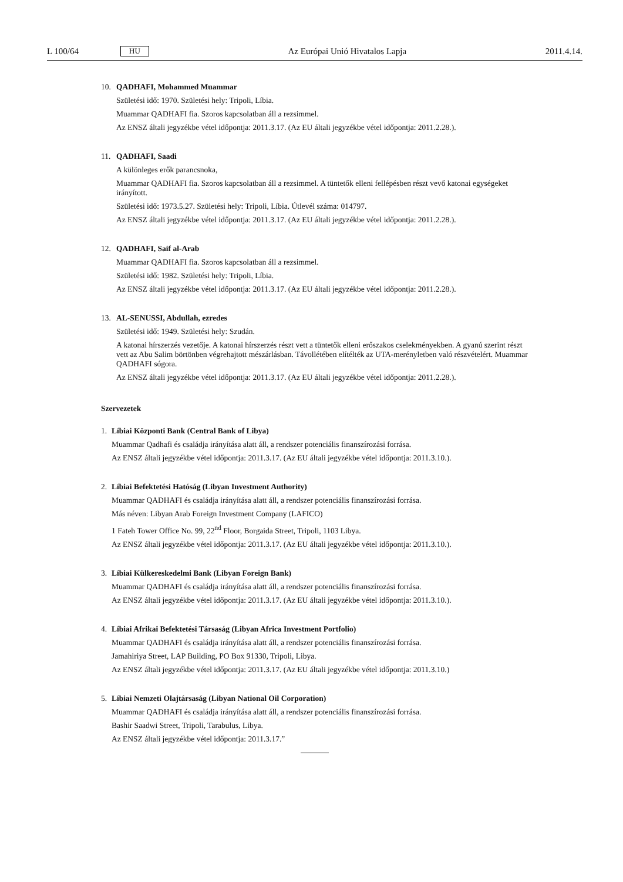L 100/64 HU Az Európai Unió Hivatalos Lapja 2011.4.14.
10.
QADHAFI, Mohammed Muammar
Születési idő: 1970. Születési hely: Tripoli, Líbia.
Muammar QADHAFI fia. Szoros kapcsolatban áll a rezsimmel.
Az ENSZ általi jegyzékbe vétel időpontja: 2011.3.17. (Az EU általi jegyzékbe vétel időpontja: 2011.2.28.).
11.
QADHAFI, Saadi
A különleges erők parancsnoka,
Muammar QADHAFI fia. Szoros kapcsolatban áll a rezsimmel. A tüntetők elleni fellépésben részt vevő katonai egységeket irányított.
Születési idő: 1973.5.27. Születési hely: Tripoli, Líbia. Útlevél száma: 014797.
Az ENSZ általi jegyzékbe vétel időpontja: 2011.3.17. (Az EU általi jegyzékbe vétel időpontja: 2011.2.28.).
12.
QADHAFI, Saif al-Arab
Muammar QADHAFI fia. Szoros kapcsolatban áll a rezsimmel.
Születési idő: 1982. Születési hely: Tripoli, Líbia.
Az ENSZ általi jegyzékbe vétel időpontja: 2011.3.17. (Az EU általi jegyzékbe vétel időpontja: 2011.2.28.).
13.
AL-SENUSSI, Abdullah, ezredes
Születési idő: 1949. Születési hely: Szudán.
A katonai hírszerzés vezetője. A katonai hírszerzés részt vett a tüntetők elleni erőszakos cselekményekben. A gyanú szerint részt vett az Abu Salim börtönben végrehajtott mészárlásban. Távollétében elítélték az UTA-merényletben való részvételért. Muammar QADHAFI sógora.
Az ENSZ általi jegyzékbe vétel időpontja: 2011.3.17. (Az EU általi jegyzékbe vétel időpontja: 2011.2.28.).
Szervezetek
1.
Líbiai Központi Bank (Central Bank of Libya)
Muammar Qadhafi és családja irányítása alatt áll, a rendszer potenciális finanszírozási forrása.
Az ENSZ általi jegyzékbe vétel időpontja: 2011.3.17. (Az EU általi jegyzékbe vétel időpontja: 2011.3.10.).
2.
Líbiai Befektetési Hatóság (Libyan Investment Authority)
Muammar QADHAFI és családja irányítása alatt áll, a rendszer potenciális finanszírozási forrása.
Más néven: Libyan Arab Foreign Investment Company (LAFICO)
1 Fateh Tower Office No. 99, 22<sup>nd</sup> Floor, Borgaida Street, Tripoli, 1103 Libya.
Az ENSZ általi jegyzékbe vétel időpontja: 2011.3.17. (Az EU általi jegyzékbe vétel időpontja: 2011.3.10.).
3.
Líbiai Külkereskedelmi Bank (Libyan Foreign Bank)
Muammar QADHAFI és családja irányítása alatt áll, a rendszer potenciális finanszírozási forrása.
Az ENSZ általi jegyzékbe vétel időpontja: 2011.3.17. (Az EU általi jegyzékbe vétel időpontja: 2011.3.10.).
4.
Líbiai Afrikai Befektetési Társaság (Libyan Africa Investment Portfolio)
Muammar QADHAFI és családja irányítása alatt áll, a rendszer potenciális finanszírozási forrása.
Jamahiriya Street, LAP Building, PO Box 91330, Tripoli, Libya.
Az ENSZ általi jegyzékbe vétel időpontja: 2011.3.17. (Az EU általi jegyzékbe vétel időpontja: 2011.3.10.)
5.
Líbiai Nemzeti Olajtársaság (Libyan National Oil Corporation)
Muammar QADHAFI és családja irányítása alatt áll, a rendszer potenciális finanszírozási forrása.
Bashir Saadwi Street, Tripoli, Tarabulus, Libya.
Az ENSZ általi jegyzékbe vétel időpontja: 2011.3.17.”